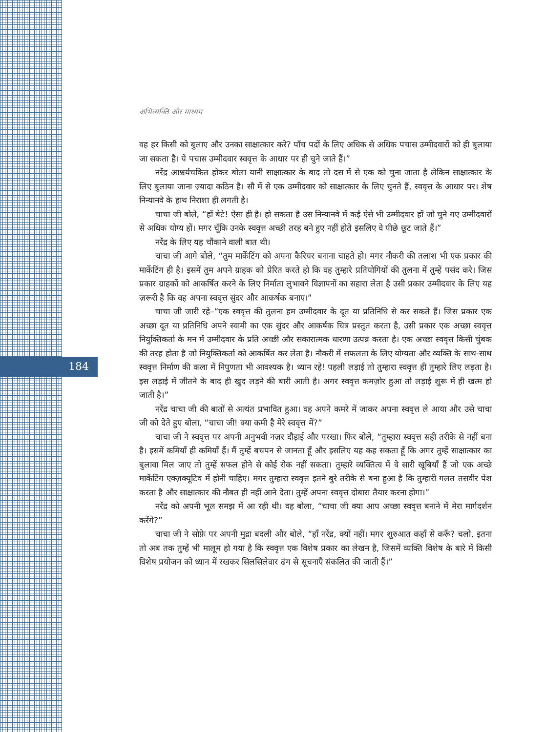184
अभिव्यक्ति और माध्यम
वह हर किसी को बुलाए और उनका साक्षात्कार करे? पाँच पदों के लिए अधिक से अधिक पचास उम्मीदवारों को ही बुलाया जा सकता है। ये पचास उम्मीदवार स्ववृत्त के आधार पर ही चुने जाते हैं।”
नरेंद्र आश्चर्यचकित होकर बोला यानी साक्षात्कार के बाद तो दस में से एक को चुना जाता है लेकिन साक्षात्कार के लिए बुलाया जाना ज़्यादा कठिन है। सौ में से एक उम्मीदवार को साक्षात्कार के लिए चुनते हैं, स्ववृत्त के आधार पर। शेष निन्यानवे के हाथ निराशा ही लगती है।
चाचा जी बोले, “हाँ बेटे! ऐसा ही है। हो सकता है उस निन्यानवे में कई ऐसे भी उम्मीदवार हों जो चुने गए उम्मीदवारों से अधिक योग्य हों। मगर चूँकि उनके स्ववृत्त अच्छी तरह बने हुए नहीं होते इसलिए वे पीछे छूट जाते हैं।”
नरेंद्र के लिए यह चौंकाने वाली बात थी।
चाचा जी आगे बोले, “तुम मार्केटिंग को अपना कैरियर बनाना चाहते हो। मगर नौकरी की तलाश भी एक प्रकार की मार्केटिंग ही है। इसमें तुम अपने ग्राहक को प्रेरित करते हो कि वह तुम्हारे प्रतियोगियों की तुलना में तुम्हें पसंद करे। जिस प्रकार ग्राहकों को आकर्षित करने के लिए निर्माता लुभावने विज्ञापनों का सहारा लेता है उसी प्रकार उम्मीदवार के लिए यह ज़रूरी है कि वह अपना स्ववृत्त सुंदर और आकर्षक बनाए।”
चाचा जी जारी रहे–“एक स्ववृत्त की तुलना हम उम्मीदवार के दूत या प्रतिनिधि से कर सकते हैं। जिस प्रकार एक अच्छा दूत या प्रतिनिधि अपने स्वामी का एक सुंदर और आकर्षक चित्र प्रस्तुत करता है, उसी प्रकार एक अच्छा स्ववृत्त नियुक्तिकर्ता के मन में उम्मीदवार के प्रति अच्छी और सकारात्मक धारणा उत्पन्न करता है। एक अच्छा स्ववृत्त किसी चुंबक की तरह होता है जो नियुक्तिकर्ता को आकर्षित कर लेता है। नौकरी में सफलता के लिए योग्यता और व्यक्ति के साथ-साथ स्ववृत्त निर्माण की कला में निपुणता भी आवश्यक है। ध्यान रहे! पहली लड़ाई तो तुम्हारा स्ववृत्त ही तुम्हारे लिए लड़ता है। इस लड़ाई में जीतने के बाद ही खुद लड़ने की बारी आती है। अगर स्ववृत्त कमज़ोर हुआ तो लड़ाई शुरू में ही खत्म हो जाती है।”
नरेंद्र चाचा जी की बातों से अत्यंत प्रभावित हुआ। वह अपने कमरे में जाकर अपना स्ववृत्त ले आया और उसे चाचा जी को देते हुए बोला, “चाचा जी! क्या कमी है मेरे स्ववृत्त में?”
चाचा जी ने स्ववृत्त पर अपनी अनुभवी नज़र दौड़ाई और परखा। फिर बोले, “तुम्हारा स्ववृत्त सही तरीके से नहीं बना है। इसमें कमियाँ ही कमियाँ हैं। मैं तुम्हें बचपन से जानता हूँ और इसलिए यह कह सकता हूँ कि अगर तुम्हें साक्षात्कार का बुलावा मिल जाए तो तुम्हें सफल होने से कोई रोक नहीं सकता। तुम्हारे व्यक्तित्व में वे सारी खूबियाँ हैं जो एक अच्छे मार्केटिंग एक्ज़क्यूटिव में होनी चाहिए। मगर तुम्हारा स्ववृत्त इतने बुरे तरीके से बना हुआ है कि तुम्हारी गलत तसवीर पेश करता है और साक्षात्कार की नौबत ही नहीं आने देता। तुम्हें अपना स्ववृत्त दोबारा तैयार करना होगा।”
नरेंद्र को अपनी भूल समझ में आ रही थी। वह बोला, “चाचा जी क्या आप अच्छा स्ववृत्त बनाने में मेरा मार्गदर्शन करेंगे?”
चाचा जी ने सोफ़े पर अपनी मुद्रा बदली और बोले, “हाँ नरेंद्र, क्यों नहीं। मगर शुरुआत कहाँ से करूँ? चलो, इतना तो अब तक तुम्हें भी मालूम हो गया है कि स्ववृत्त एक विशेष प्रकार का लेखन है, जिसमें व्यक्ति विशेष के बारे में किसी विशेष प्रयोजन को ध्यान में रखकर सिलसिलेवार ढंग से सूचनाएँ संकलित की जाती हैं।”